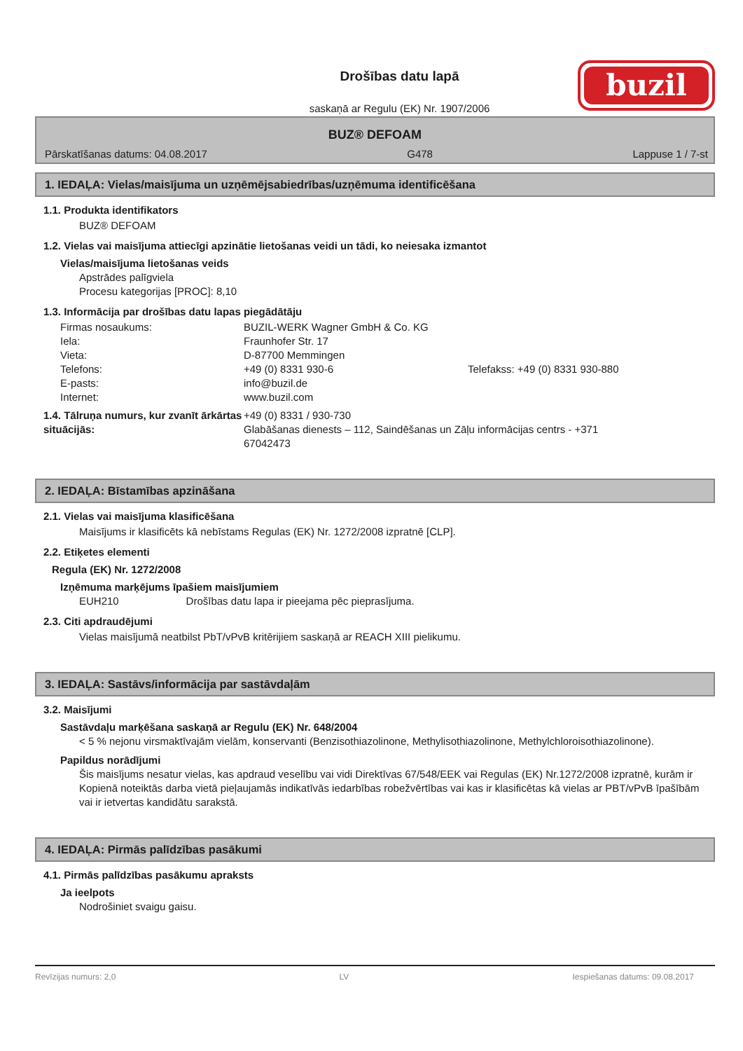Drošības datu lapā
saskaņā ar Regulu (EK) Nr. 1907/2006
buzil
BUZ® DEFOAM
Pārskatīšanas datums: 04.08.2017 G478 Lappuse 1 / 7-st
1. IEDAĻA: Vielas/maisījuma un uzņēmējsabiedrības/uzņēmuma identificēšana
1.1. Produkta identifikators
BUZ® DEFOAM
1.2. Vielas vai maisījuma attiecīgi apzinātie lietošanas veidi un tādi, ko neiesaka izmantot
Vielas/maisījuma lietošanas veids
Apstrādes palīgviela
Procesu kategorijas [PROC]: 8,10
1.3. Informācija par drošības datu lapas piegādātāju
Firmas nosaukums: BUZIL-WERK Wagner GmbH & Co. KG Iela: Fraunhofer Str. 17 Vieta: D-87700 Memmingen Telefons: +49 (0) 8331 930-6 Telefakss: +49 (0) 8331 930-880 E-pasts: info@buzil.de Internet: www.buzil.com
1.4. Tālruņa numurs, kur zvanīt ārkārtas situācijās: +49 (0) 8331 / 930-730
Glabāšanas dienests – 112, Saindēšanas un Zāļu informācijas centrs - +371 67042473
2. IEDAĻA: Bīstamības apzināšana
2.1. Vielas vai maisījuma klasificēšana
Maisījums ir klasificēts kā nebīstams Regulas (EK) Nr. 1272/2008 izpratnē [CLP].
2.2. Etiķetes elementi
Regula (EK) Nr. 1272/2008
Izņēmuma marķējums īpašiem maisījumiem
EUH210 Drošības datu lapa ir pieejama pēc pieprasījuma.
2.3. Citi apdraudējumi
Vielas maisījumā neatbilst PbT/vPvB kritērijiem saskaņā ar REACH XIII pielikumu.
3. IEDAĻA: Sastāvs/informācija par sastāvdaļām
3.2. Maisījumi
Sastāvdaļu marķēšana saskaņā ar Regulu (EK) Nr. 648/2004
< 5 % nejonu virsmaktīvajām vielām, konservanti (Benzisothiazolinone, Methylisothiazolinone, Methylchloroisothiazolinone).
Papildus norādījumi
Šis maisījums nesatur vielas, kas apdraud veselību vai vidi Direktīvas 67/548/EEK vai Regulas (EK) Nr.1272/2008 izpratnē, kurām ir Kopienā noteiktās darba vietā pieļaujamās indikatīvās iedarbības robežvērtības vai kas ir klasificētas kā vielas ar PBT/vPvB īpašībām vai ir ietvertas kandidātu sarakstā.
4. IEDAĻA: Pirmās palīdzības pasākumi
4.1. Pirmās palīdzības pasākumu apraksts
Ja ieelpots
Nodrošiniet svaigu gaisu.
Revīzijas numurs: 2,0 LV Iespiešanas datums: 09.08.2017